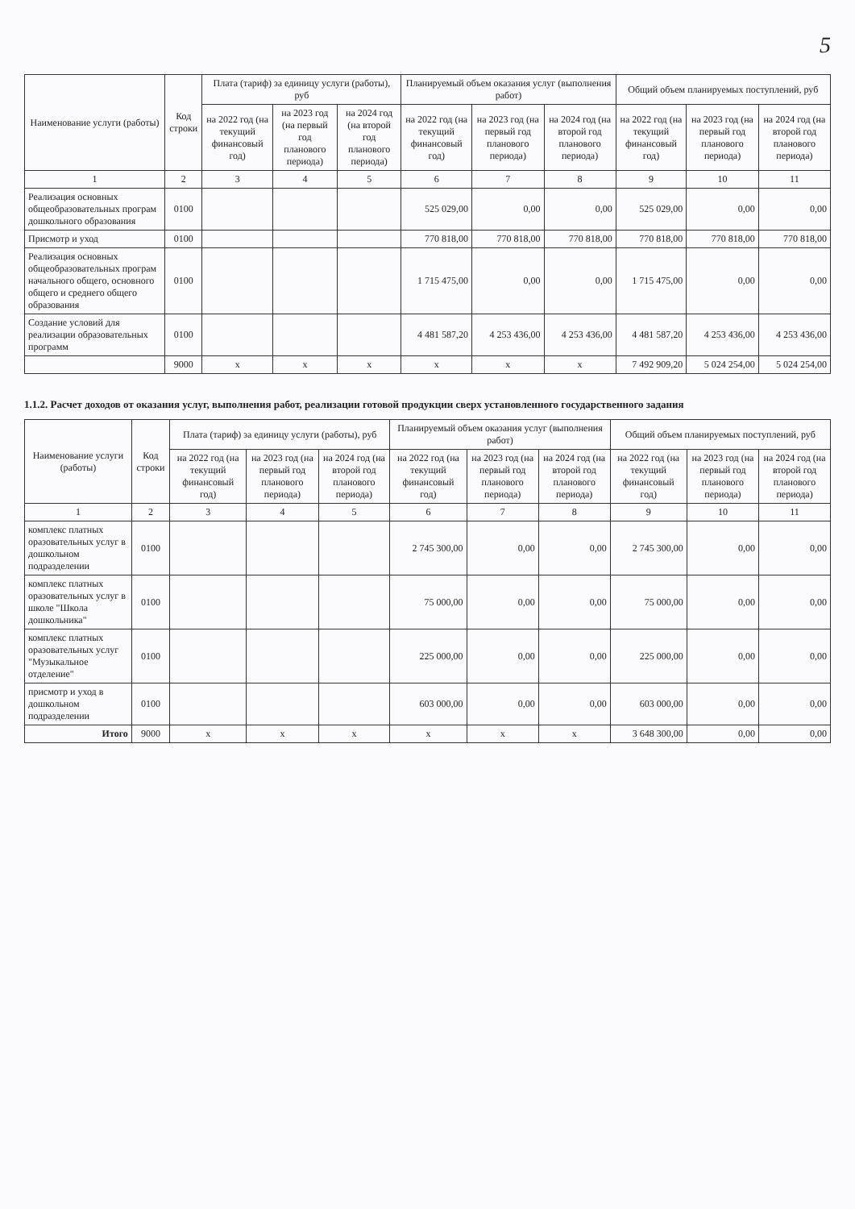5
| Наименование услуги (работы) | Код строки | Плата (тариф) за единицу услуги (работы), руб | | | Планируемый объем оказания услуг (выполнения работ) | | | Общий объем планируемых поступлений, руб | | |
| --- | --- | --- | --- | --- | --- | --- | --- | --- | --- | --- |
| | | на 2022 год (на текущий финансовый год) | на 2023 год (на первый год планового периода) | на 2024 год (на второй год планового периода) | на 2022 год (на текущий финансовый год) | на 2023 год (на первый год планового периода) | на 2024 год (на второй год планового периода) | на 2022 год (на текущий финансовый год) | на 2023 год (на первый год планового периода) | на 2024 год (на второй год планового периода) |
| 1 | 2 | 3 | 4 | 5 | 6 | 7 | 8 | 9 | 10 | 11 |
| Реализация основных общеобразовательных програм дошкольного образования | 0100 | | | | 525 029,00 | 0,00 | 0,00 | 525 029,00 | 0,00 | 0,00 |
| Присмотр и уход | 0100 | | | | 770 818,00 | 770 818,00 | 770 818,00 | 770 818,00 | 770 818,00 | 770 818,00 |
| Реализация основных общеобразовательных програм начального общего, основного общего и среднего общего образования | 0100 | | | | 1 715 475,00 | 0,00 | 0,00 | 1 715 475,00 | 0,00 | 0,00 |
| Создание условий для реализации образовательных программ | 0100 | | | | 4 481 587,20 | 4 253 436,00 | 4 253 436,00 | 4 481 587,20 | 4 253 436,00 | 4 253 436,00 |
| | 9000 | x | x | x | x | x | x | 7 492 909,20 | 5 024 254,00 | 5 024 254,00 |
1.1.2. Расчет доходов от оказания услуг, выполнения работ, реализации готовой продукции сверх установленного государственного задания
| Наименование услуги (работы) | Код строки | Плата (тариф) за единицу услуги (работы), руб | | | Планируемый объем оказания услуг (выполнения работ) | | | Общий объем планируемых поступлений, руб | | |
| --- | --- | --- | --- | --- | --- | --- | --- | --- | --- | --- |
| | | на 2022 год (на текущий финансовый год) | на 2023 год (на первый год планового периода) | на 2024 год (на второй год планового периода) | на 2022 год (на текущий финансовый год) | на 2023 год (на первый год планового периода) | на 2024 год (на второй год планового периода) | на 2022 год (на текущий финансовый год) | на 2023 год (на первый год планового периода) | на 2024 год (на второй год планового периода) |
| 1 | 2 | 3 | 4 | 5 | 6 | 7 | 8 | 9 | 10 | 11 |
| комплекс платных оразовательных услуг в дошкольном подразделении | 0100 | | | | 2 745 300,00 | 0,00 | 0,00 | 2 745 300,00 | 0,00 | 0,00 |
| комплекс платных оразовательных услуг в школе "Школа дошкольника" | 0100 | | | | 75 000,00 | 0,00 | 0,00 | 75 000,00 | 0,00 | 0,00 |
| комплекс платных оразовательных услуг "Музыкальное отделение" | 0100 | | | | 225 000,00 | 0,00 | 0,00 | 225 000,00 | 0,00 | 0,00 |
| присмотр и уход в дошкольном подразделении | 0100 | | | | 603 000,00 | 0,00 | 0,00 | 603 000,00 | 0,00 | 0,00 |
| Итого | 9000 | x | x | x | x | x | x | 3 648 300,00 | 0,00 | 0,00 |